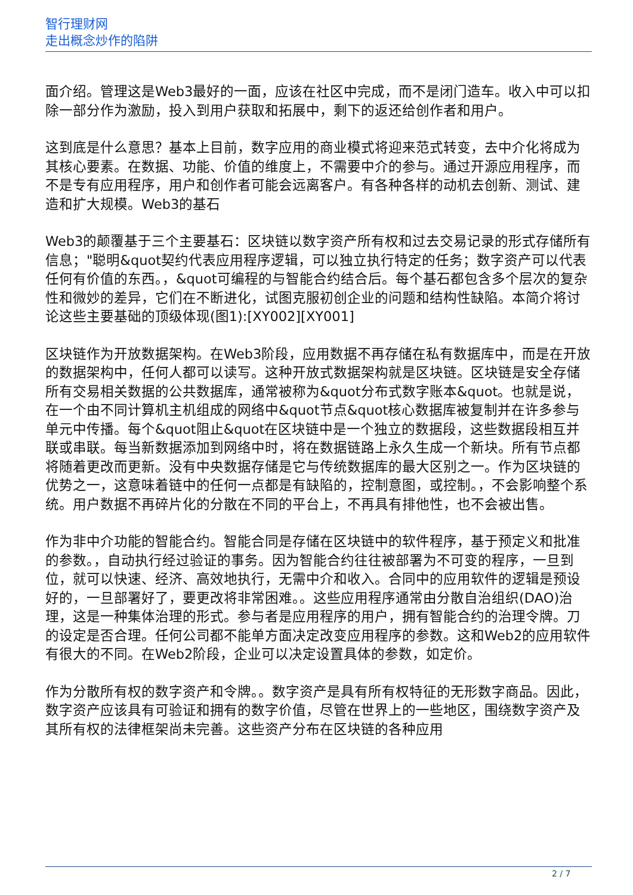智行理财网
走出概念炒作的陷阱
面介绍。管理这是Web3最好的一面，应该在社区中完成，而不是闭门造车。收入中可以扣除一部分作为激励，投入到用户获取和拓展中，剩下的返还给创作者和用户。
这到底是什么意思？基本上目前，数字应用的商业模式将迎来范式转变，去中介化将成为其核心要素。在数据、功能、价值的维度上，不需要中介的参与。通过开源应用程序，而不是专有应用程序，用户和创作者可能会远离客户。有各种各样的动机去创新、测试、建造和扩大规模。Web3的基石
Web3的颠覆基于三个主要基石：区块链以数字资产所有权和过去交易记录的形式存储所有信息；"聪明&quot契约代表应用程序逻辑，可以独立执行特定的任务；数字资产可以代表任何有价值的东西。，&quot可编程的与智能合约结合后。每个基石都包含多个层次的复杂性和微妙的差异，它们在不断进化，试图克服初创企业的问题和结构性缺陷。本简介将讨论这些主要基础的顶级体现(图1):[XY002][XY001]
区块链作为开放数据架构。在Web3阶段，应用数据不再存储在私有数据库中，而是在开放的数据架构中，任何人都可以读写。这种开放式数据架构就是区块链。区块链是安全存储所有交易相关数据的公共数据库，通常被称为&quot分布式数字账本&quot。也就是说，在一个由不同计算机主机组成的网络中&quot节点&quot核心数据库被复制并在许多参与单元中传播。每个&quot阻止&quot在区块链中是一个独立的数据段，这些数据段相互并联或串联。每当新数据添加到网络中时，将在数据链路上永久生成一个新块。所有节点都将随着更改而更新。没有中央数据存储是它与传统数据库的最大区别之一。作为区块链的优势之一，这意味着链中的任何一点都是有缺陷的，控制意图，或控制。，不会影响整个系统。用户数据不再碎片化的分散在不同的平台上，不再具有排他性，也不会被出售。
作为非中介功能的智能合约。智能合同是存储在区块链中的软件程序，基于预定义和批准的参数。，自动执行经过验证的事务。因为智能合约往往被部署为不可变的程序，一旦到位，就可以快速、经济、高效地执行，无需中介和收入。合同中的应用软件的逻辑是预设好的，一旦部署好了，要更改将非常困难。。这些应用程序通常由分散自治组织(DAO)治理，这是一种集体治理的形式。参与者是应用程序的用户，拥有智能合约的治理令牌。刀的设定是否合理。任何公司都不能单方面决定改变应用程序的参数。这和Web2的应用软件有很大的不同。在Web2阶段，企业可以决定设置具体的参数，如定价。
作为分散所有权的数字资产和令牌。。数字资产是具有所有权特征的无形数字商品。因此，数字资产应该具有可验证和拥有的数字价值，尽管在世界上的一些地区，围绕数字资产及其所有权的法律框架尚未完善。这些资产分布在区块链的各种应用
2 / 7